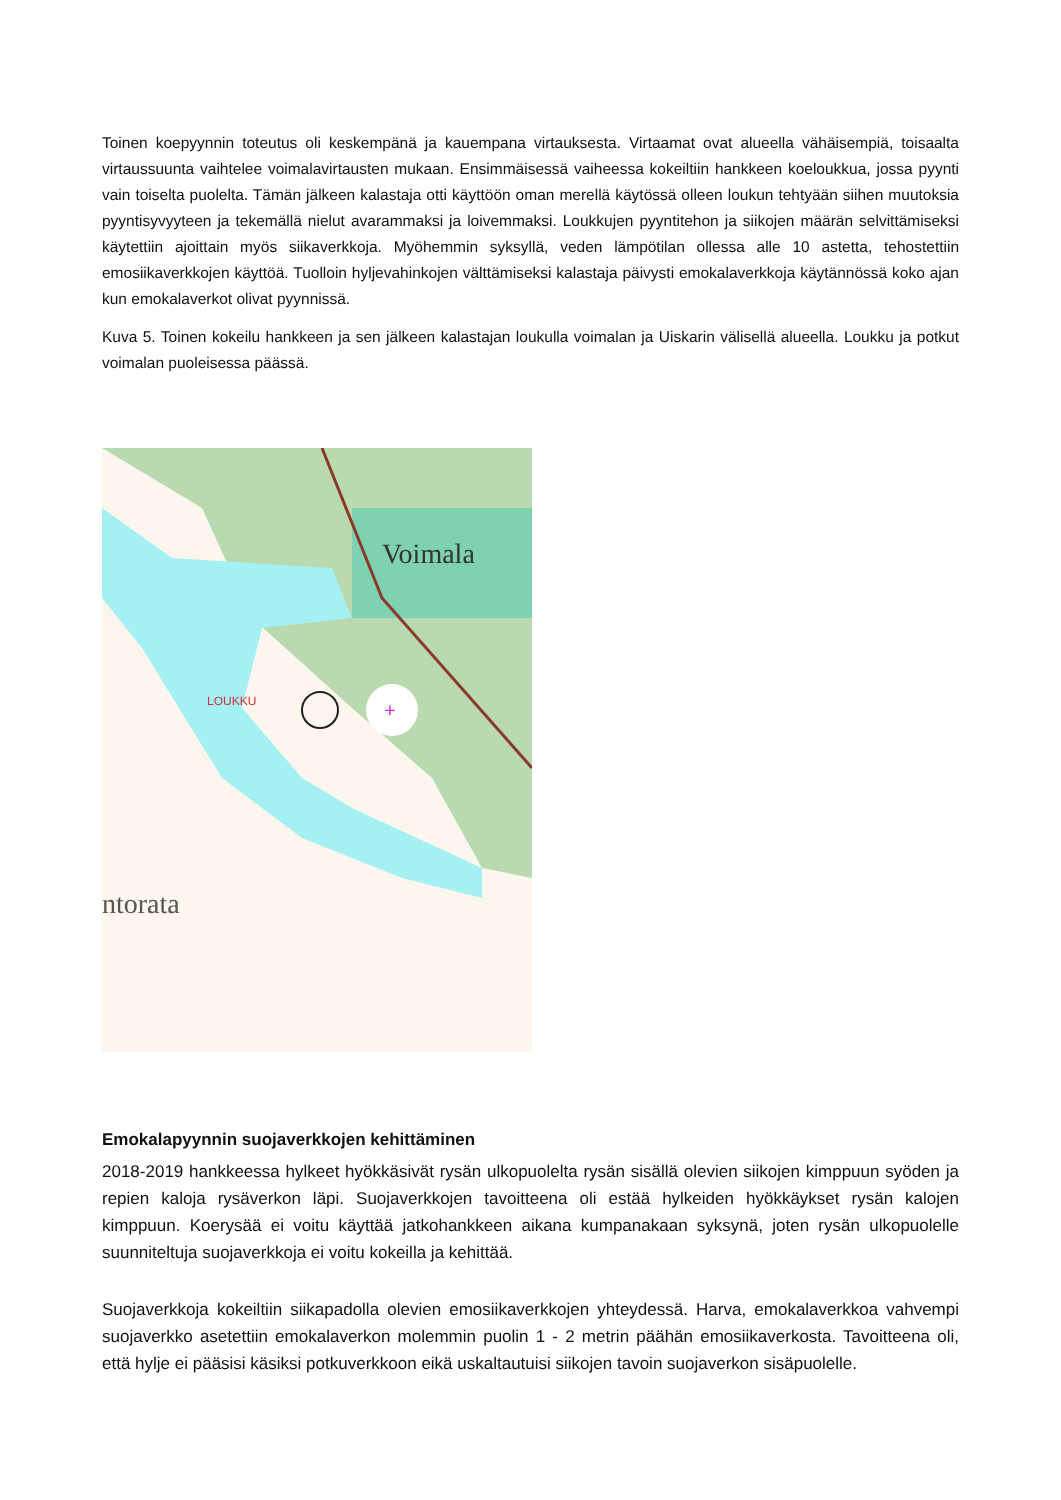Toinen koepyynnin toteutus oli keskempänä ja kauempana virtauksesta. Virtaamat ovat alueella vähäisempiä, toisaalta virtaussuunta vaihtelee voimalavirtausten mukaan. Ensimmäisessä vaiheessa kokeiltiin hankkeen koeloukkua, jossa pyynti vain toiselta puolelta. Tämän jälkeen kalastaja otti käyttöön oman merellä käytössä olleen loukun tehtyään siihen muutoksia pyyntisyvyyteen ja tekemällä nielut avarammaksi ja loivemmaksi. Loukkujen pyyntitehon ja siikojen määrän selvittämiseksi käytettiin ajoittain myös siikaverkkoja. Myöhemmin syksyllä, veden lämpötilan ollessa alle 10 astetta, tehostettiin emosiikaverkkojen käyttöä. Tuolloin hyljevahinkojen välttämiseksi kalastaja päivysti emokalaverkkoja käytännössä koko ajan kun emokalaverkot olivat pyynnissä.
Kuva 5. Toinen kokeilu hankkeen ja sen jälkeen kalastajan loukulla voimalan ja Uiskarin välisellä alueella. Loukku ja potkut voimalan puoleisessa päässä.
Voimala
LOUKKU
+
ntorata
Emokalapyynnin suojaverkkojen kehittäminen
2018-2019 hankkeessa hylkeet hyökkäsivät rysän ulkopuolelta rysän sisällä olevien siikojen kimppuun syöden ja repien kaloja rysäverkon läpi. Suojaverkkojen tavoitteena oli estää hylkeiden hyökkäykset rysän kalojen kimppuun. Koerysää ei voitu käyttää jatkohankkeen aikana kumpanakaan syksynä, joten rysän ulkopuolelle suunniteltuja suojaverkkoja ei voitu kokeilla ja kehittää.
Suojaverkkoja kokeiltiin siikapadolla olevien emosiikaverkkojen yhteydessä. Harva, emokalaverkkoa vahvempi suojaverkko asetettiin emokalaverkon molemmin puolin 1 - 2 metrin päähän emosiikaverkosta. Tavoitteena oli, että hylje ei pääsisi käsiksi potkuverkkoon eikä uskaltautuisi siikojen tavoin suojaverkon sisäpuolelle.